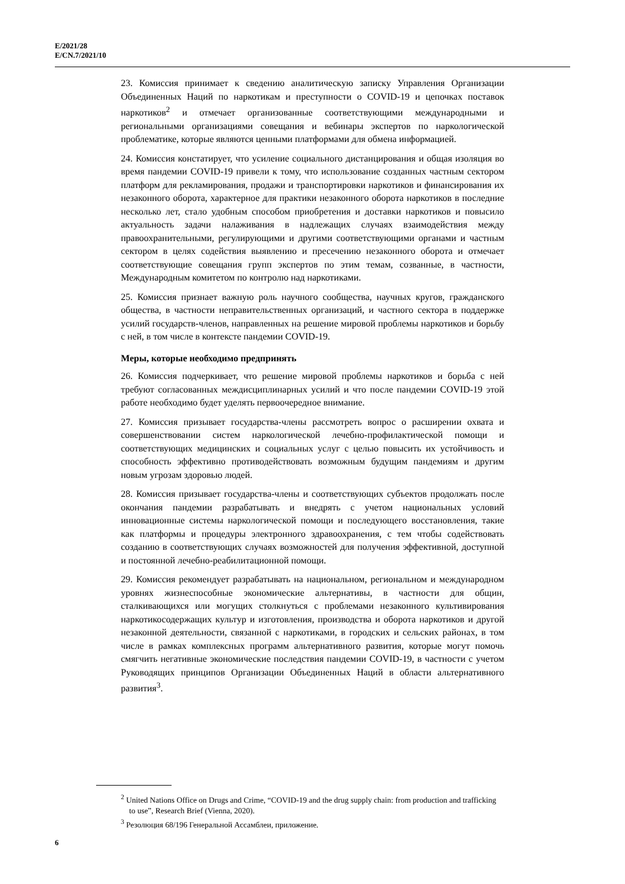E/2021/28
E/CN.7/2021/10
23. Комиссия принимает к сведению аналитическую записку Управления Организации Объединенных Наций по наркотикам и преступности о COVID-19 и цепочках поставок наркотиков<sup>2</sup> и отмечает организованные соответствующими международными и региональными организациями совещания и вебинары экспертов по наркологической проблематике, которые являются ценными платформами для обмена информацией.
24. Комиссия констатирует, что усиление социального дистанцирования и общая изоляция во время пандемии COVID-19 привели к тому, что использование созданных частным сектором платформ для рекламирования, продажи и транспортировки наркотиков и финансирования их незаконного оборота, характерное для практики незаконного оборота наркотиков в последние несколько лет, стало удобным способом приобретения и доставки наркотиков и повысило актуальность задачи налаживания в надлежащих случаях взаимодействия между правоохранительными, регулирующими и другими соответствующими органами и частным сектором в целях содействия выявлению и пресечению незаконного оборота и отмечает соответствующие совещания групп экспертов по этим темам, созванные, в частности, Международным комитетом по контролю над наркотиками.
25. Комиссия признает важную роль научного сообщества, научных кругов, гражданского общества, в частности неправительственных организаций, и частного сектора в поддержке усилий государств-членов, направленных на решение мировой проблемы наркотиков и борьбу с ней, в том числе в контексте пандемии COVID-19.
Меры, которые необходимо предпринять
26. Комиссия подчеркивает, что решение мировой проблемы наркотиков и борьба с ней требуют согласованных междисциплинарных усилий и что после пандемии COVID-19 этой работе необходимо будет уделять первоочередное внимание.
27. Комиссия призывает государства-члены рассмотреть вопрос о расширении охвата и совершенствовании систем наркологической лечебно-профилактической помощи и соответствующих медицинских и социальных услуг с целью повысить их устойчивость и способность эффективно противодействовать возможным будущим пандемиям и другим новым угрозам здоровью людей.
28. Комиссия призывает государства-члены и соответствующих субъектов продолжать после окончания пандемии разрабатывать и внедрять с учетом национальных условий инновационные системы наркологической помощи и последующего восстановления, такие как платформы и процедуры электронного здравоохранения, с тем чтобы содействовать созданию в соответствующих случаях возможностей для получения эффективной, доступной и постоянной лечебно-реабилитационной помощи.
29. Комиссия рекомендует разрабатывать на национальном, региональном и международном уровнях жизнеспособные экономические альтернативы, в частности для общин, сталкивающихся или могущих столкнуться с проблемами незаконного культивирования наркотикосодержащих культур и изготовления, производства и оборота наркотиков и другой незаконной деятельности, связанной с наркотиками, в городских и сельских районах, в том числе в рамках комплексных программ альтернативного развития, которые могут помочь смягчить негативные экономические последствия пандемии COVID-19, в частности с учетом Руководящих принципов Организации Объединенных Наций в области альтернативного развития<sup>3</sup>.
<sup>2</sup> United Nations Office on Drugs and Crime, “COVID-19 and the drug supply chain: from production and trafficking to use”, Research Brief (Vienna, 2020).
<sup>3</sup> Резолюция 68/196 Генеральной Ассамблеи, приложение.
6